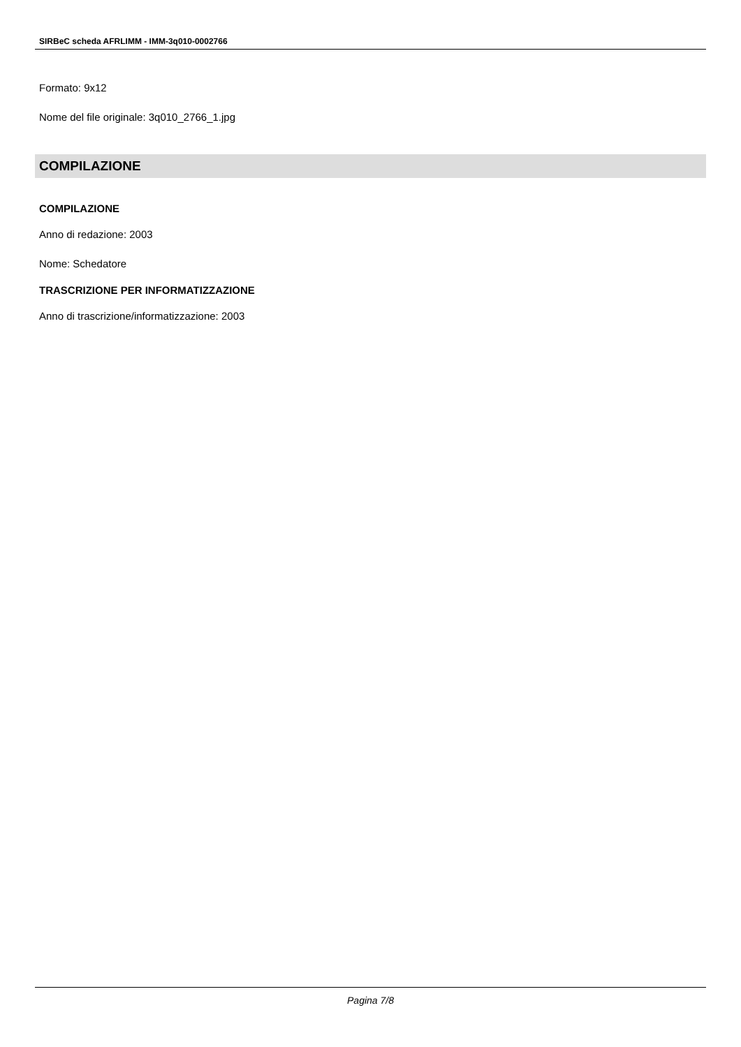SIRBeC scheda AFRLIMM - IMM-3q010-0002766
Formato: 9x12
Nome del file originale: 3q010_2766_1.jpg
COMPILAZIONE
COMPILAZIONE
Anno di redazione: 2003
Nome: Schedatore
TRASCRIZIONE PER INFORMATIZZAZIONE
Anno di trascrizione/informatizzazione: 2003
Pagina 7/8